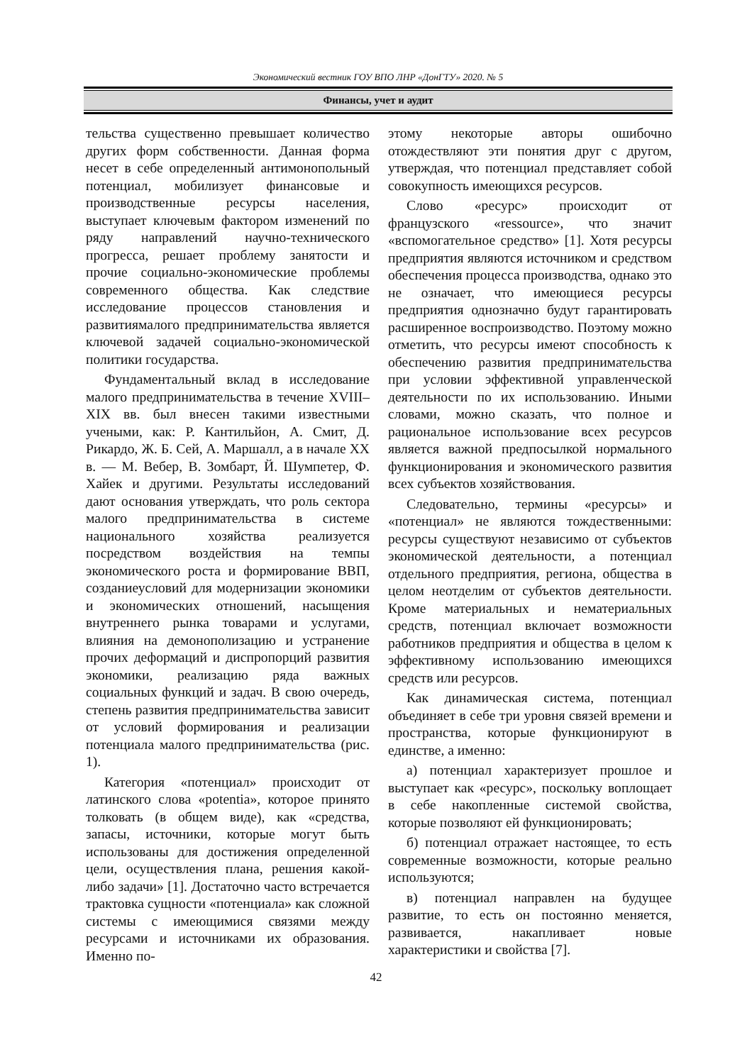Экономический вестник ГОУ ВПО ЛНР «ДонГТУ» 2020. № 5
Финансы, учет и аудит
тельства существенно превышает количество других форм собственности. Данная форма несет в себе определенный антимонопольный потенциал, мобилизует финансовые и производственные ресурсы населения, выступает ключевым фактором изменений по ряду направлений научно-технического прогресса, решает проблему занятости и прочие социально-экономические проблемы современного общества. Как следствие исследование процессов становления и развитиямалого предпринимательства является ключевой задачей социально-экономической политики государства.
Фундаментальный вклад в исследование малого предпринимательства в течение XVIII–XIX вв. был внесен такими известными учеными, как: Р. Кантильйон, А. Смит, Д. Рикардо, Ж. Б. Сей, А. Маршалл, а в начале XX в. — М. Вебер, В. Зомбарт, Й. Шумпетер, Ф. Хайек и другими. Результаты исследований дают основания утверждать, что роль сектора малого предпринимательства в системе национального хозяйства реализуется посредством воздействия на темпы экономического роста и формирование ВВП, созданиеусловий для модернизации экономики и экономических отношений, насыщения внутреннего рынка товарами и услугами, влияния на демонополизацию и устранение прочих деформаций и диспропорций развития экономики, реализацию ряда важных социальных функций и задач. В свою очередь, степень развития предпринимательства зависит от условий формирования и реализации потенциала малого предпринимательства (рис. 1).
Категория «потенциал» происходит от латинского слова «potentia», которое принято толковать (в общем виде), как «средства, запасы, источники, которые могут быть использованы для достижения определенной цели, осуществления плана, решения какой-либо задачи» [1]. Достаточно часто встречается трактовка сущности «потенциала» как сложной системы с имеющимися связями между ресурсами и источниками их образования. Именно по-
этому некоторые авторы ошибочно отождествляют эти понятия друг с другом, утверждая, что потенциал представляет собой совокупность имеющихся ресурсов.
Слово «ресурс» происходит от французского «ressource», что значит «вспомогательное средство» [1]. Хотя ресурсы предприятия являются источником и средством обеспечения процесса производства, однако это не означает, что имеющиеся ресурсы предприятия однозначно будут гарантировать расширенное воспроизводство. Поэтому можно отметить, что ресурсы имеют способность к обеспечению развития предпринимательства при условии эффективной управленческой деятельности по их использованию. Иными словами, можно сказать, что полное и рациональное использование всех ресурсов является важной предпосылкой нормального функционирования и экономического развития всех субъектов хозяйствования.
Следовательно, термины «ресурсы» и «потенциал» не являются тождественными: ресурсы существуют независимо от субъектов экономической деятельности, а потенциал отдельного предприятия, региона, общества в целом неотделим от субъектов деятельности. Кроме материальных и нематериальных средств, потенциал включает возможности работников предприятия и общества в целом к эффективному использованию имеющихся средств или ресурсов.
Как динамическая система, потенциал объединяет в себе три уровня связей времени и пространства, которые функционируют в единстве, а именно:
а) потенциал характеризует прошлое и выступает как «ресурс», поскольку воплощает в себе накопленные системой свойства, которые позволяют ей функционировать;
б) потенциал отражает настоящее, то есть современные возможности, которые реально используются;
в) потенциал направлен на будущее развитие, то есть он постоянно меняется, развивается, накапливает новые характеристики и свойства [7].
42